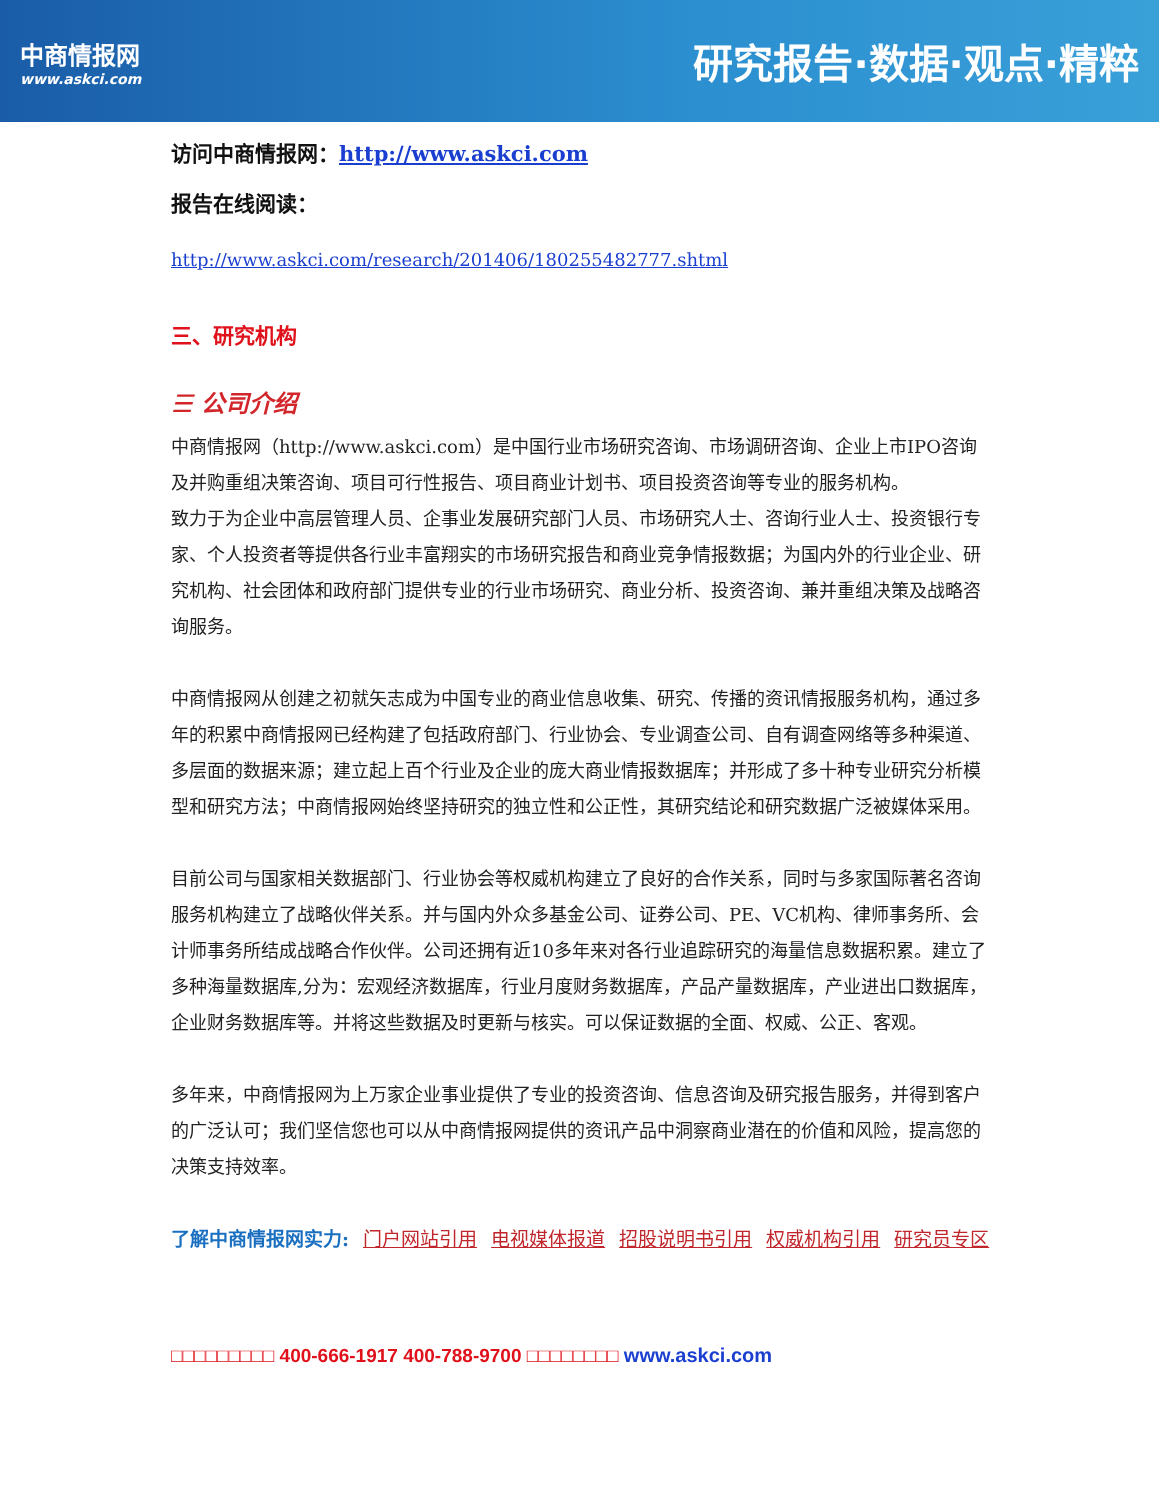中商情报网
www.askci.com
研究报告·数据·观点·精粹
访问中商情报网：http://www.askci.com
报告在线阅读：
http://www.askci.com/research/201406/180255482777.shtml
三、研究机构
☰ 公司介绍
中商情报网（http://www.askci.com）是中国行业市场研究咨询、市场调研咨询、企业上市IPO咨询及并购重组决策咨询、项目可行性报告、项目商业计划书、项目投资咨询等专业的服务机构。
致力于为企业中高层管理人员、企事业发展研究部门人员、市场研究人士、咨询行业人士、投资银行专家、个人投资者等提供各行业丰富翔实的市场研究报告和商业竞争情报数据；为国内外的行业企业、研究机构、社会团体和政府部门提供专业的行业市场研究、商业分析、投资咨询、兼并重组决策及战略咨询服务。
中商情报网从创建之初就矢志成为中国专业的商业信息收集、研究、传播的资讯情报服务机构，通过多年的积累中商情报网已经构建了包括政府部门、行业协会、专业调查公司、自有调查网络等多种渠道、多层面的数据来源；建立起上百个行业及企业的庞大商业情报数据库；并形成了多十种专业研究分析模型和研究方法；中商情报网始终坚持研究的独立性和公正性，其研究结论和研究数据广泛被媒体采用。
目前公司与国家相关数据部门、行业协会等权威机构建立了良好的合作关系，同时与多家国际著名咨询服务机构建立了战略伙伴关系。并与国内外众多基金公司、证券公司、PE、VC机构、律师事务所、会计师事务所结成战略合作伙伴。公司还拥有近10多年来对各行业追踪研究的海量信息数据积累。建立了多种海量数据库,分为：宏观经济数据库，行业月度财务数据库，产品产量数据库，产业进出口数据库，企业财务数据库等。并将这些数据及时更新与核实。可以保证数据的全面、权威、公正、客观。
多年来，中商情报网为上万家企业事业提供了专业的投资咨询、信息咨询及研究报告服务，并得到客户的广泛认可；我们坚信您也可以从中商情报网提供的资讯产品中洞察商业潜在的价值和风险，提高您的决策支持效率。
了解中商情报网实力: 门户网站引用 电视媒体报道 招股说明书引用 权威机构引用 研究员专区
□□□□□□□□□ 400-666-1917 400-788-9700 □□□□□□□□ www.askci.com